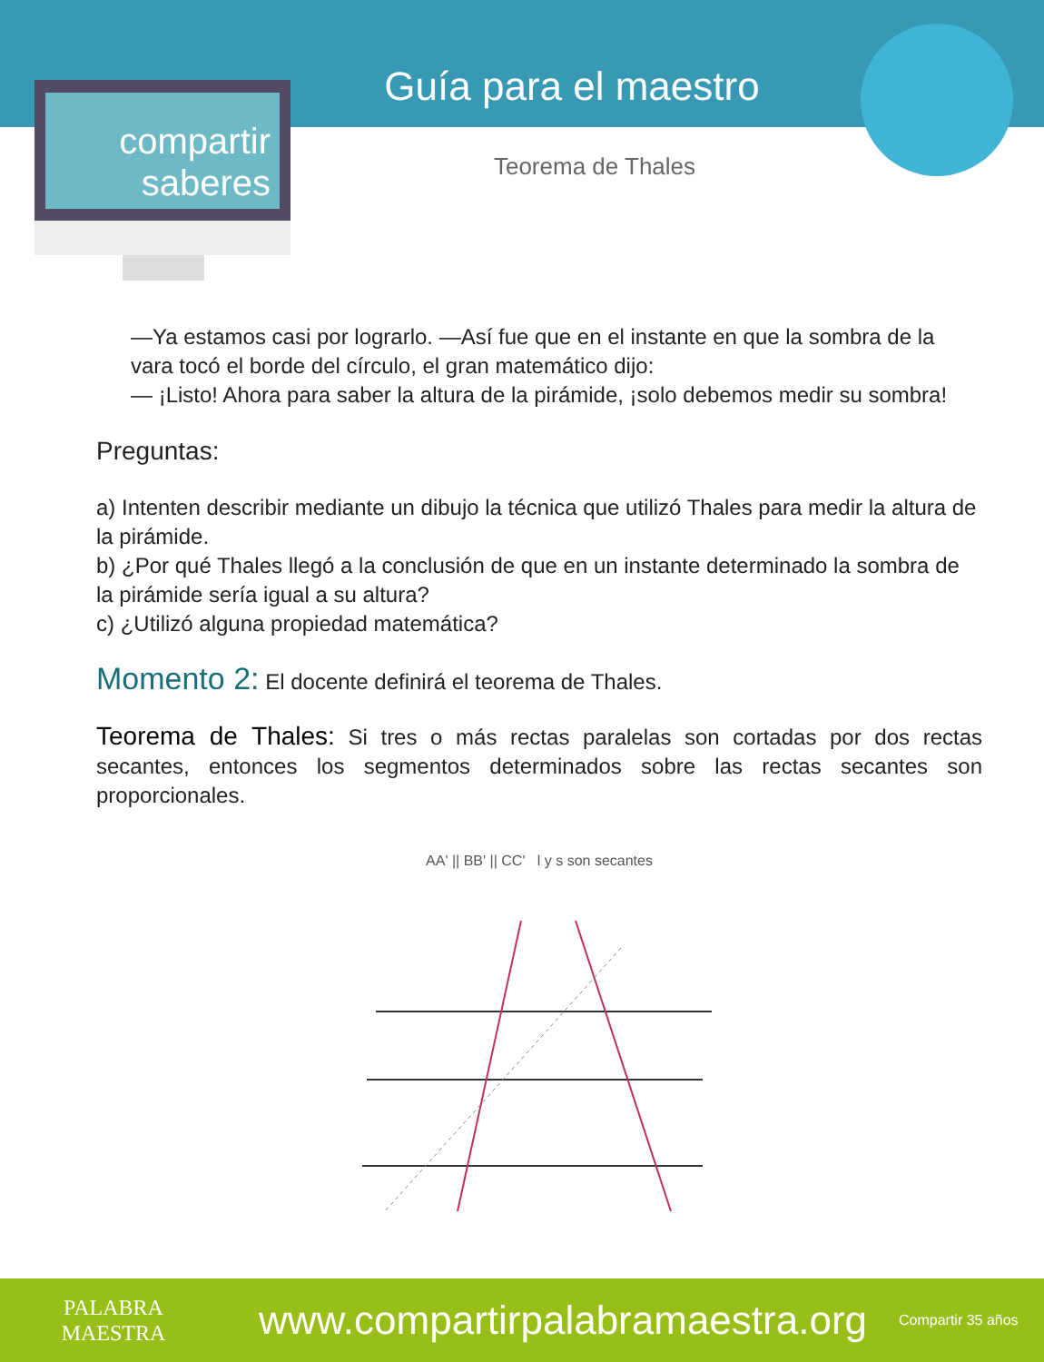compartir
saberes
Guía para el maestro
Teorema de Thales
—Ya estamos casi por lograrlo. —Así fue que en el instante en que la sombra de la vara tocó el borde del círculo, el gran matemático dijo:
— ¡Listo! Ahora para saber la altura de la pirámide, ¡solo debemos medir su sombra!
Preguntas:
a) Intenten describir mediante un dibujo la técnica que utilizó Thales para medir la altura de la pirámide.
b) ¿Por qué Thales llegó a la conclusión de que en un instante determinado la sombra de la pirámide sería igual a su altura?
c) ¿Utilizó alguna propiedad matemática?
Momento 2: El docente definirá el teorema de Thales.
Teorema de Thales: Si tres o más rectas paralelas son cortadas por dos rectas secantes, entonces los segmentos determinados sobre las rectas secantes son proporcionales.
AA' || BB' || CC' l y s son secantes
PALABRA
MAESTRA
www.compartirpalabramaestra.org
Compartir 35 años